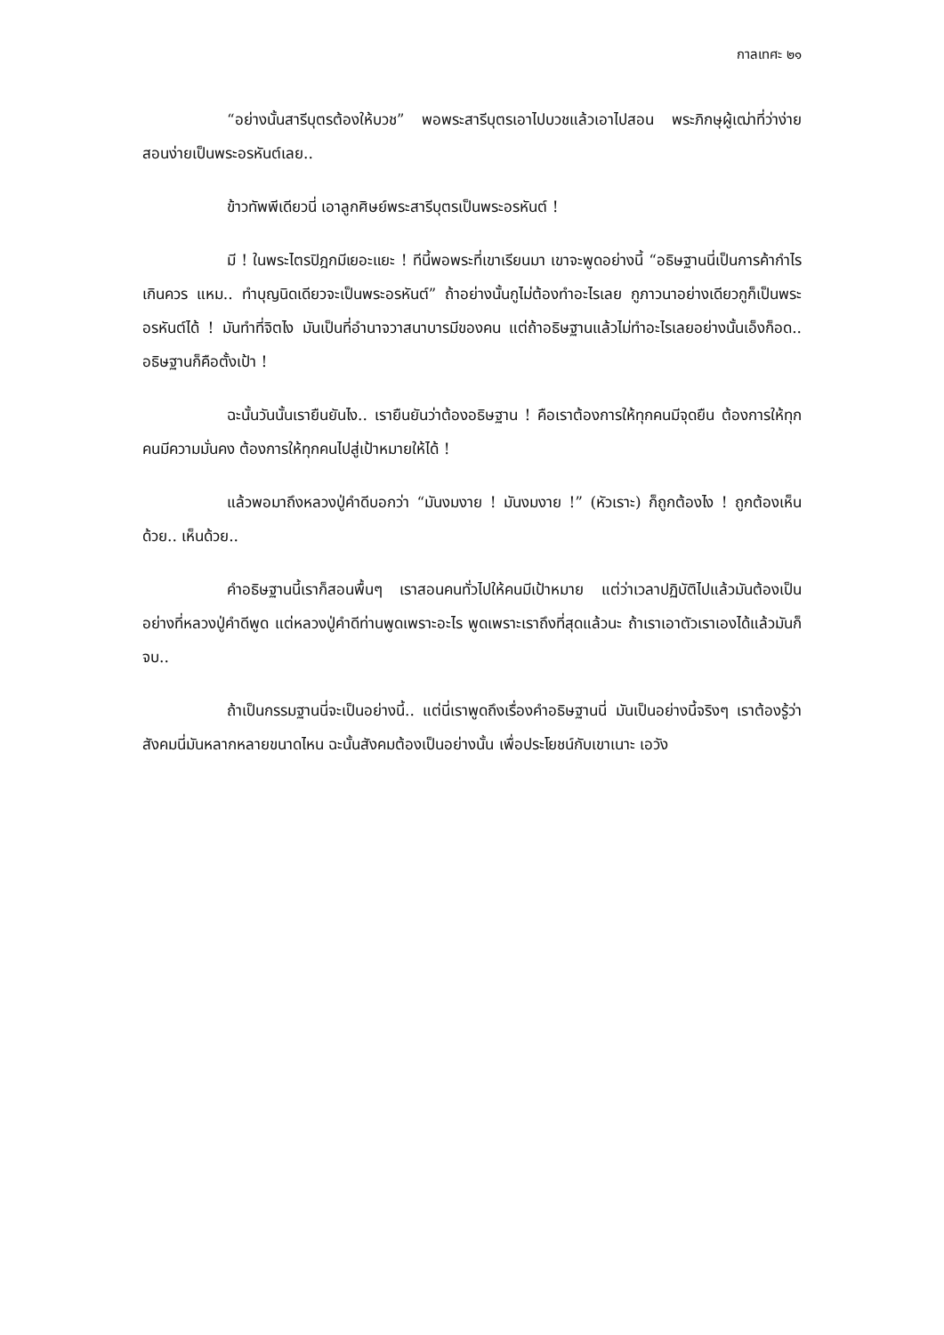กาลเทศะ ๒๑
“อย่างนั้นสารีบุตรต้องให้บวช” พอพระสารีบุตรเอาไปบวชแล้วเอาไปสอน พระภิกษุผู้เฒ่าที่ว่าง่ายสอนง่ายเป็นพระอรหันต์เลย..
ข้าวทัพพีเดียวนี่ เอาลูกศิษย์พระสารีบุตรเป็นพระอรหันต์ !
มี ! ในพระไตรปิฎกมีเยอะแยะ ! ทีนี้พอพระที่เขาเรียนมา เขาจะพูดอย่างนี้ “อธิษฐานนี่เป็นการค้ากำไรเกินควร แหม.. ทำบุญนิดเดียวจะเป็นพระอรหันต์” ถ้าอย่างนั้นกูไม่ต้องทำอะไรเลย กูภาวนาอย่างเดียวกูก็เป็นพระอรหันต์ได้ ! มันทำที่จิตไง มันเป็นที่อำนาจวาสนาบารมีของคน แต่ถ้าอธิษฐานแล้วไม่ทำอะไรเลยอย่างนั้นเอ็งก็อด.. อธิษฐานก็คือตั้งเป้า !
ฉะนั้นวันนั้นเรายืนยันไง.. เรายืนยันว่าต้องอธิษฐาน ! คือเราต้องการให้ทุกคนมีจุดยืน ต้องการให้ทุกคนมีความมั่นคง ต้องการให้ทุกคนไปสู่เป้าหมายให้ได้ !
แล้วพอมาถึงหลวงปู่คำดีบอกว่า “มันงมงาย ! มันงมงาย !” (หัวเราะ) ก็ถูกต้องไง ! ถูกต้องเห็นด้วย.. เห็นด้วย..
คำอธิษฐานนี้เราก็สอนพื้นๆ เราสอนคนทั่วไปให้คนมีเป้าหมาย แต่ว่าเวลาปฏิบัติไปแล้วมันต้องเป็นอย่างที่หลวงปู่คำดีพูด แต่หลวงปู่คำดีท่านพูดเพราะอะไร พูดเพราะเราถึงที่สุดแล้วนะ ถ้าเราเอาตัวเราเองได้แล้วมันก็จบ..
ถ้าเป็นกรรมฐานนี่จะเป็นอย่างนี้.. แต่นี่เราพูดถึงเรื่องคำอธิษฐานนี่ มันเป็นอย่างนี้จริงๆ เราต้องรู้ว่าสังคมนี่มันหลากหลายขนาดไหน ฉะนั้นสังคมต้องเป็นอย่างนั้น เพื่อประโยชน์กับเขาเนาะ เอวัง